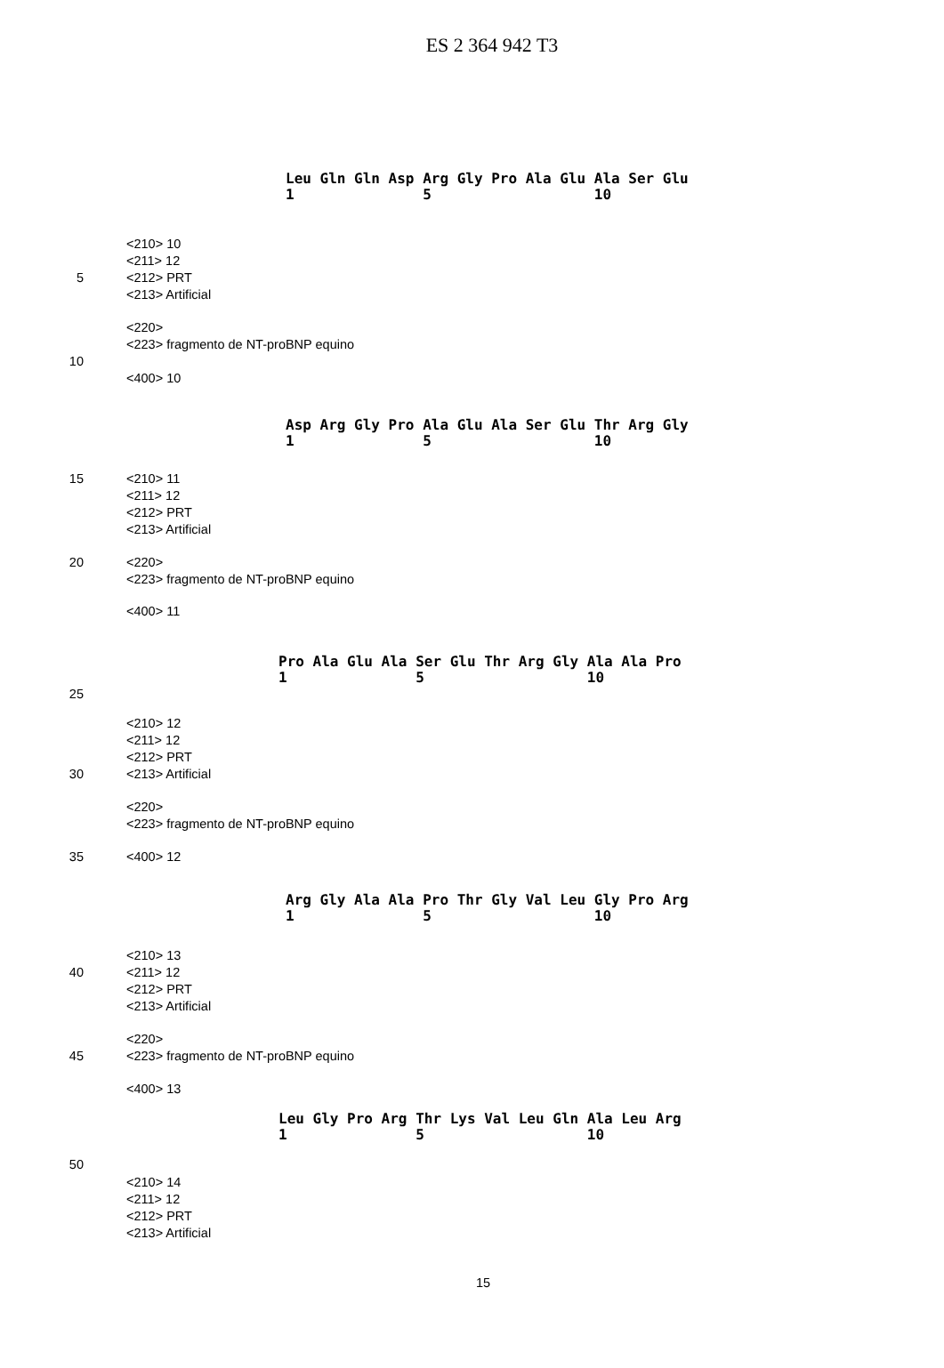ES 2 364 942 T3
Leu Gln Gln Asp Arg Gly Pro Ala Glu Ala Ser Glu 1 5 10
<210> 10
<211> 12
5 <212> PRT
<213> Artificial
<220>
<223> fragmento de NT-proBNP equino
10
<400> 10
Asp Arg Gly Pro Ala Glu Ala Ser Glu Thr Arg Gly 1 5 10
15 <210> 11
<211> 12
<212> PRT
<213> Artificial
20 <220>
<223> fragmento de NT-proBNP equino
<400> 11
Pro Ala Glu Ala Ser Glu Thr Arg Gly Ala Ala Pro 1 5 10
25
<210> 12
<211> 12
<212> PRT
30 <213> Artificial
<220>
<223> fragmento de NT-proBNP equino
35 <400> 12
Arg Gly Ala Ala Pro Thr Gly Val Leu Gly Pro Arg 1 5 10
<210> 13
40 <211> 12
<212> PRT
<213> Artificial
<220>
45 <223> fragmento de NT-proBNP equino
<400> 13
Leu Gly Pro Arg Thr Lys Val Leu Gln Ala Leu Arg 1 5 10
50
<210> 14
<211> 12
<212> PRT
<213> Artificial
15